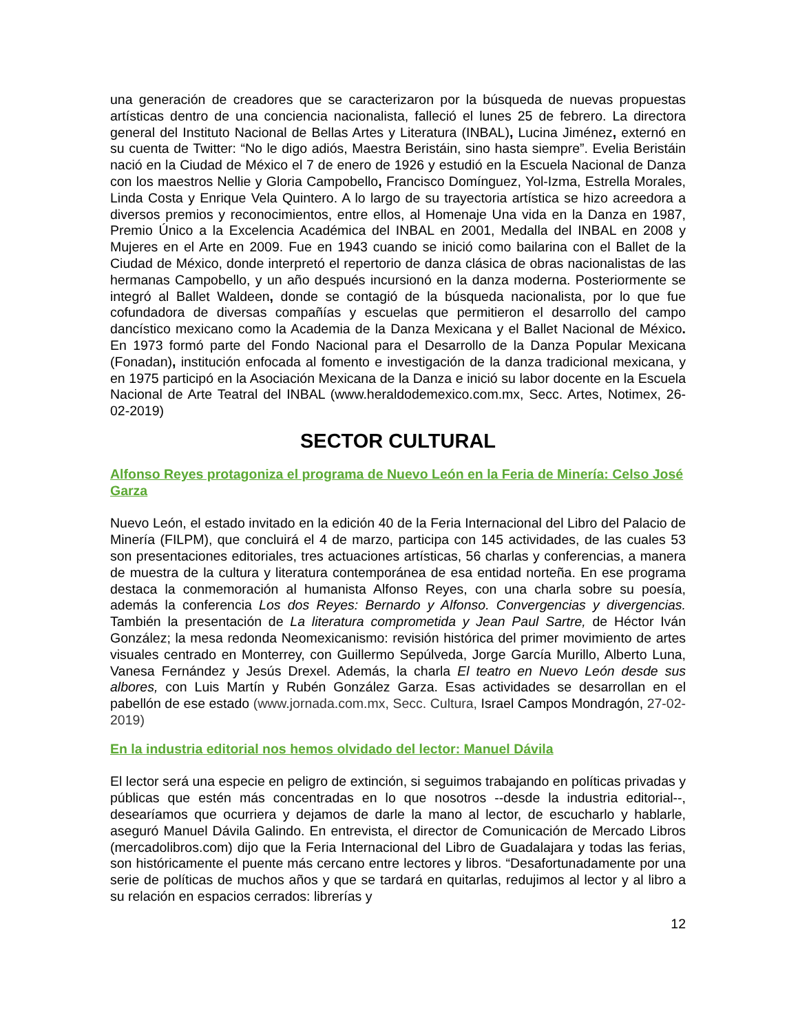una generación de creadores que se caracterizaron por la búsqueda de nuevas propuestas artísticas dentro de una conciencia nacionalista, falleció el lunes 25 de febrero. La directora general del Instituto Nacional de Bellas Artes y Literatura (INBAL), Lucina Jiménez, externó en su cuenta de Twitter: “No le digo adiós, Maestra Beristáin, sino hasta siempre”. Evelia Beristáin nació en la Ciudad de México el 7 de enero de 1926 y estudió en la Escuela Nacional de Danza con los maestros Nellie y Gloria Campobello, Francisco Domínguez, Yol-Izma, Estrella Morales, Linda Costa y Enrique Vela Quintero. A lo largo de su trayectoria artística se hizo acreedora a diversos premios y reconocimientos, entre ellos, al Homenaje Una vida en la Danza en 1987, Premio Único a la Excelencia Académica del INBAL en 2001, Medalla del INBAL en 2008 y Mujeres en el Arte en 2009. Fue en 1943 cuando se inició como bailarina con el Ballet de la Ciudad de México, donde interpretó el repertorio de danza clásica de obras nacionalistas de las hermanas Campobello, y un año después incursionó en la danza moderna. Posteriormente se integró al Ballet Waldeen, donde se contagió de la búsqueda nacionalista, por lo que fue cofundadora de diversas compañías y escuelas que permitieron el desarrollo del campo dancístico mexicano como la Academia de la Danza Mexicana y el Ballet Nacional de México. En 1973 formó parte del Fondo Nacional para el Desarrollo de la Danza Popular Mexicana (Fonadan), institución enfocada al fomento e investigación de la danza tradicional mexicana, y en 1975 participó en la Asociación Mexicana de la Danza e inició su labor docente en la Escuela Nacional de Arte Teatral del INBAL (www.heraldodemexico.com.mx, Secc. Artes, Notimex, 26-02-2019)
SECTOR CULTURAL
Alfonso Reyes protagoniza el programa de Nuevo León en la Feria de Minería: Celso José Garza
Nuevo León, el estado invitado en la edición 40 de la Feria Internacional del Libro del Palacio de Minería (FILPM), que concluirá el 4 de marzo, participa con 145 actividades, de las cuales 53 son presentaciones editoriales, tres actuaciones artísticas, 56 charlas y conferencias, a manera de muestra de la cultura y literatura contemporánea de esa entidad norteña. En ese programa destaca la conmemoración al humanista Alfonso Reyes, con una charla sobre su poesía, además la conferencia Los dos Reyes: Bernardo y Alfonso. Convergencias y divergencias. También la presentación de La literatura comprometida y Jean Paul Sartre, de Héctor Iván González; la mesa redonda Neomexicanismo: revisión histórica del primer movimiento de artes visuales centrado en Monterrey, con Guillermo Sepúlveda, Jorge García Murillo, Alberto Luna, Vanesa Fernández y Jesús Drexel. Además, la charla El teatro en Nuevo León desde sus albores, con Luis Martín y Rubén González Garza. Esas actividades se desarrollan en el pabellón de ese estado (www.jornada.com.mx, Secc. Cultura, Israel Campos Mondragón, 27-02-2019)
En la industria editorial nos hemos olvidado del lector: Manuel Dávila
El lector será una especie en peligro de extinción, si seguimos trabajando en políticas privadas y públicas que estén más concentradas en lo que nosotros --desde la industria editorial--, desearíamos que ocurriera y dejamos de darle la mano al lector, de escucharlo y hablarle, aseguró Manuel Dávila Galindo. En entrevista, el director de Comunicación de Mercado Libros (mercadolibros.com) dijo que la Feria Internacional del Libro de Guadalajara y todas las ferias, son históricamente el puente más cercano entre lectores y libros. “Desafortunadamente por una serie de políticas de muchos años y que se tardará en quitarlas, redujimos al lector y al libro a su relación en espacios cerrados: librerías y
12